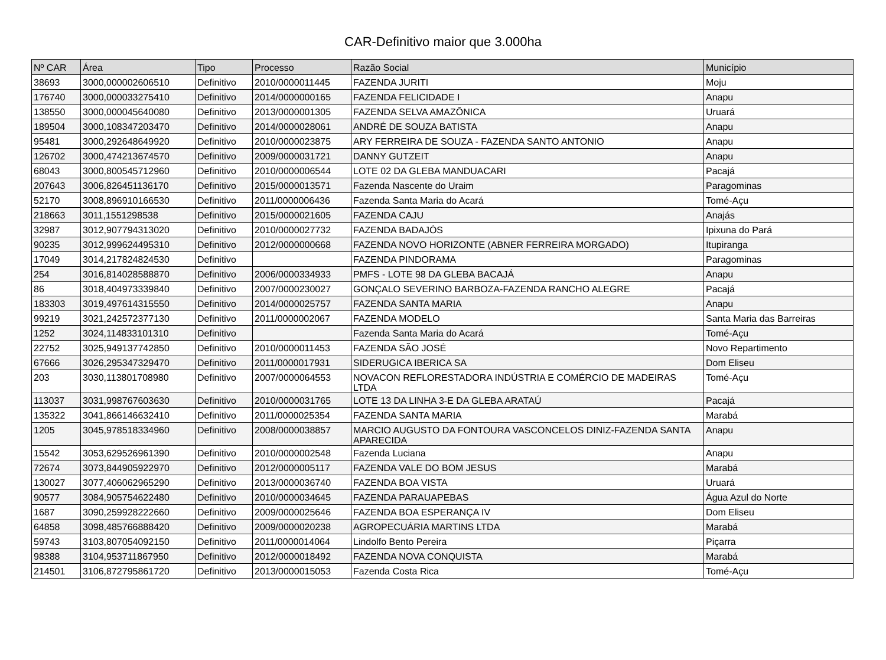CAR-Definitivo maior que 3.000ha
| Nº CAR | Área | Tipo | Processo | Razão Social | Município |
| --- | --- | --- | --- | --- | --- |
| 38693 | 3000,000002606510 | Definitivo | 2010/0000011445 | FAZENDA JURITI | Moju |
| 176740 | 3000,000033275410 | Definitivo | 2014/0000000165 | FAZENDA FELICIDADE I | Anapu |
| 138550 | 3000,000045640080 | Definitivo | 2013/0000001305 | FAZENDA SELVA AMAZÔNICA | Uruará |
| 189504 | 3000,108347203470 | Definitivo | 2014/0000028061 | ANDRÉ DE SOUZA BATISTA | Anapu |
| 95481 | 3000,292648649920 | Definitivo | 2010/0000023875 | ARY FERREIRA DE SOUZA - FAZENDA SANTO ANTONIO | Anapu |
| 126702 | 3000,474213674570 | Definitivo | 2009/0000031721 | DANNY GUTZEIT | Anapu |
| 68043 | 3000,800545712960 | Definitivo | 2010/0000006544 | LOTE 02 DA GLEBA MANDUACARI | Pacajá |
| 207643 | 3006,826451136170 | Definitivo | 2015/0000013571 | Fazenda Nascente do Uraim | Paragominas |
| 52170 | 3008,896910166530 | Definitivo | 2011/0000006436 | Fazenda Santa Maria do Acará | Tomé-Açu |
| 218663 | 3011,1551298538 | Definitivo | 2015/0000021605 | FAZENDA CAJU | Anajás |
| 32987 | 3012,907794313020 | Definitivo | 2010/0000027732 | FAZENDA BADAJÓS | Ipixuna do Pará |
| 90235 | 3012,999624495310 | Definitivo | 2012/0000000668 | FAZENDA NOVO HORIZONTE (ABNER FERREIRA MORGADO) | Itupiranga |
| 17049 | 3014,217824824530 | Definitivo | | FAZENDA PINDORAMA | Paragominas |
| 254 | 3016,814028588870 | Definitivo | 2006/0000334933 | PMFS - LOTE 98 DA GLEBA BACAJÁ | Anapu |
| 86 | 3018,404973339840 | Definitivo | 2007/0000230027 | GONÇALO SEVERINO BARBOZA-FAZENDA RANCHO ALEGRE | Pacajá |
| 183303 | 3019,497614315550 | Definitivo | 2014/0000025757 | FAZENDA SANTA MARIA | Anapu |
| 99219 | 3021,242572377130 | Definitivo | 2011/0000002067 | FAZENDA MODELO | Santa Maria das Barreiras |
| 1252 | 3024,114833101310 | Definitivo | | Fazenda Santa Maria do Acará | Tomé-Açu |
| 22752 | 3025,949137742850 | Definitivo | 2010/0000011453 | FAZENDA SÃO JOSÉ | Novo Repartimento |
| 67666 | 3026,295347329470 | Definitivo | 2011/0000017931 | SIDERUGICA IBERICA SA | Dom Eliseu |
| 203 | 3030,113801708980 | Definitivo | 2007/0000064553 | NOVACON REFLORESTADORA INDÚSTRIA E COMÉRCIO DE MADEIRAS LTDA | Tomé-Açu |
| 113037 | 3031,998767603630 | Definitivo | 2010/0000031765 | LOTE 13 DA LINHA 3-E DA GLEBA ARATAÚ | Pacajá |
| 135322 | 3041,866146632410 | Definitivo | 2011/0000025354 | FAZENDA SANTA MARIA | Marabá |
| 1205 | 3045,978518334960 | Definitivo | 2008/0000038857 | MARCIO AUGUSTO DA FONTOURA VASCONCELOS DINIZ-FAZENDA SANTA APARECIDA | Anapu |
| 15542 | 3053,629526961390 | Definitivo | 2010/0000002548 | Fazenda Luciana | Anapu |
| 72674 | 3073,844905922970 | Definitivo | 2012/0000005117 | FAZENDA VALE DO BOM JESUS | Marabá |
| 130027 | 3077,406062965290 | Definitivo | 2013/0000036740 | FAZENDA BOA VISTA | Uruará |
| 90577 | 3084,905754622480 | Definitivo | 2010/0000034645 | FAZENDA PARAUAPEBAS | Água Azul do Norte |
| 1687 | 3090,259928222660 | Definitivo | 2009/0000025646 | FAZENDA BOA ESPERANÇA IV | Dom Eliseu |
| 64858 | 3098,485766888420 | Definitivo | 2009/0000020238 | AGROPECUÁRIA MARTINS LTDA | Marabá |
| 59743 | 3103,807054092150 | Definitivo | 2011/0000014064 | Lindolfo Bento Pereira | Piçarra |
| 98388 | 3104,953711867950 | Definitivo | 2012/0000018492 | FAZENDA NOVA CONQUISTA | Marabá |
| 214501 | 3106,872795861720 | Definitivo | 2013/0000015053 | Fazenda Costa Rica | Tomé-Açu |